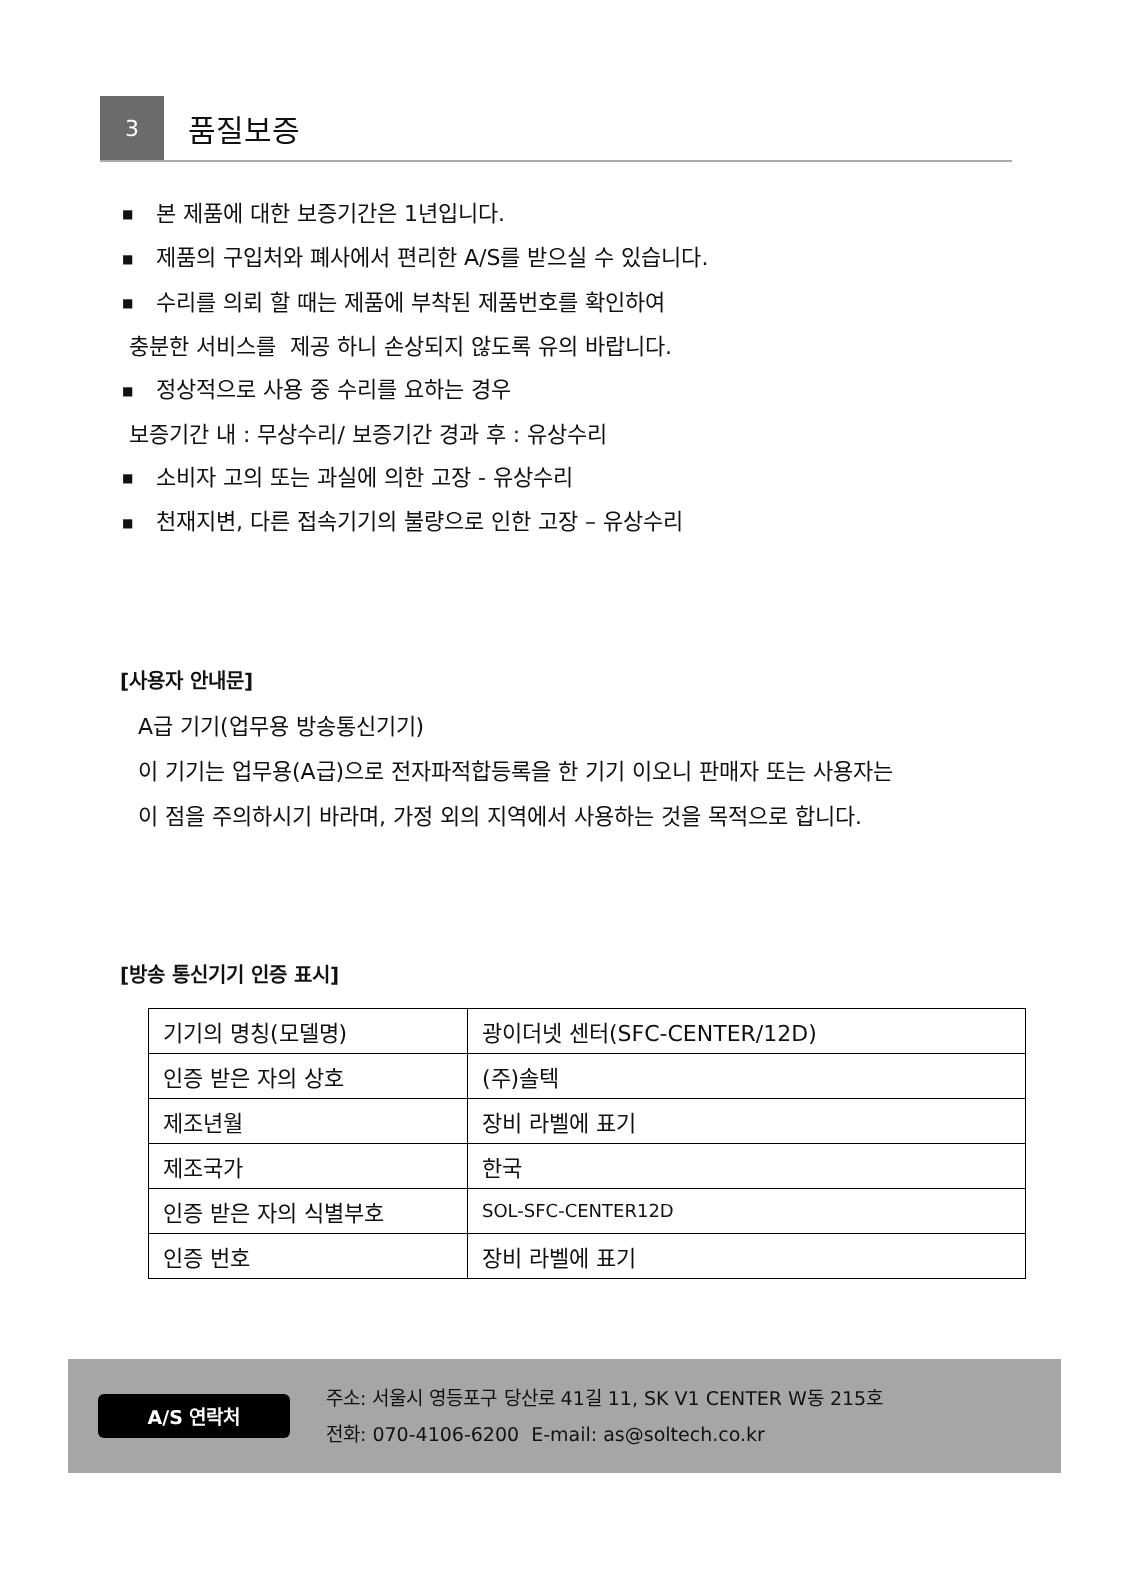3
품질보증
■ 본 제품에 대한 보증기간은 1년입니다.
■ 제품의 구입처와 폐사에서 편리한 A/S를 받으실 수 있습니다.
■ 수리를 의뢰 할 때는 제품에 부착된 제품번호를 확인하여
충분한 서비스를 제공 하니 손상되지 않도록 유의 바랍니다.
■ 정상적으로 사용 중 수리를 요하는 경우
보증기간 내 : 무상수리/ 보증기간 경과 후 : 유상수리
■ 소비자 고의 또는 과실에 의한 고장 - 유상수리
■ 천재지변, 다른 접속기기의 불량으로 인한 고장 – 유상수리
[사용자 안내문]
A급 기기(업무용 방송통신기기)
이 기기는 업무용(A급)으로 전자파적합등록을 한 기기 이오니 판매자 또는 사용자는
이 점을 주의하시기 바라며, 가정 외의 지역에서 사용하는 것을 목적으로 합니다.
[방송 통신기기 인증 표시]
| 기기의 명칭(모델명) | 광이더넷 센터(SFC-CENTER/12D) |
| 인증 받은 자의 상호 | (주)솔텍 |
| 제조년월 | 장비 라벨에 표기 |
| 제조국가 | 한국 |
| 인증 받은 자의 식별부호 | SOL-SFC-CENTER12D |
| 인증 번호 | 장비 라벨에 표기 |
A/S 연락처
주소: 서울시 영등포구 당산로 41길 11, SK V1 CENTER W동 215호
전화: 070-4106-6200 E-mail: as@soltech.co.kr